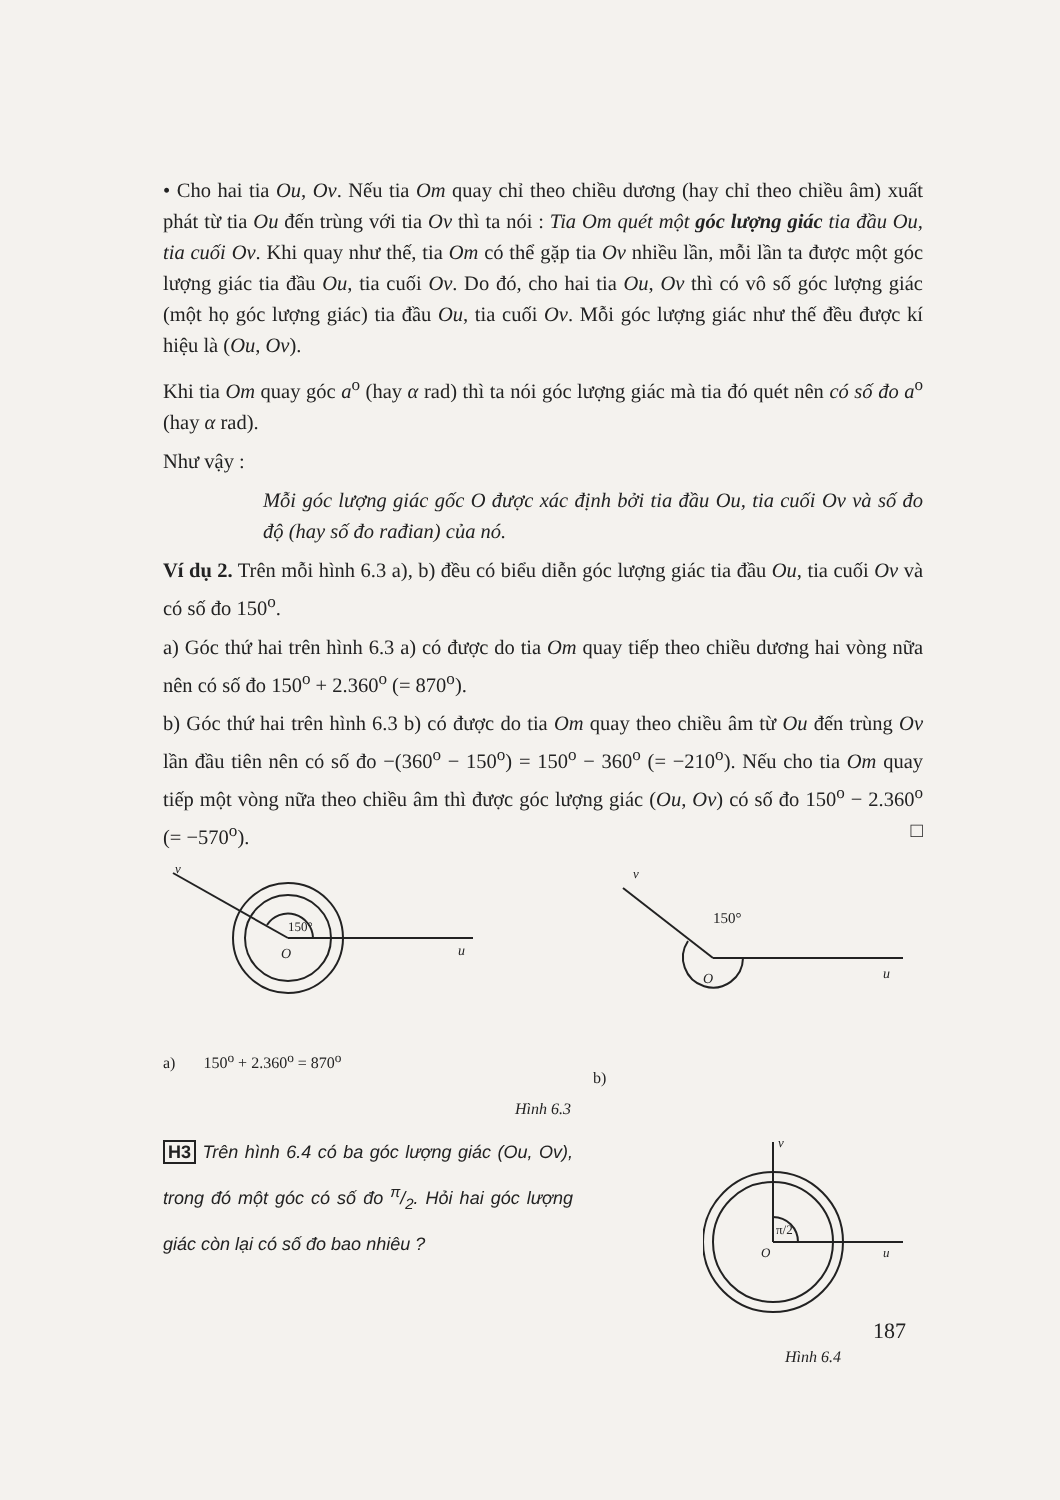• Cho hai tia Ou, Ov. Nếu tia Om quay chỉ theo chiều dương (hay chỉ theo chiều âm) xuất phát từ tia Ou đến trùng với tia Ov thì ta nói : Tia Om quét một góc lượng giác tia đầu Ou, tia cuối Ov. Khi quay như thế, tia Om có thể gặp tia Ov nhiều lần, mỗi lần ta được một góc lượng giác tia đầu Ou, tia cuối Ov. Do đó, cho hai tia Ou, Ov thì có vô số góc lượng giác (một họ góc lượng giác) tia đầu Ou, tia cuối Ov. Mỗi góc lượng giác như thế đều được kí hiệu là (Ou, Ov).
Khi tia Om quay góc a<sup>o</sup> (hay α rad) thì ta nói góc lượng giác mà tia đó quét nên có số đo a<sup>o</sup> (hay α rad).
Như vậy :
Mỗi góc lượng giác gốc O được xác định bởi tia đầu Ou, tia cuối Ov và số đo độ (hay số đo rađian) của nó.
Ví dụ 2. Trên mỗi hình 6.3 a), b) đều có biểu diễn góc lượng giác tia đầu Ou, tia cuối Ov và có số đo 150<sup>o</sup>.
a) Góc thứ hai trên hình 6.3 a) có được do tia Om quay tiếp theo chiều dương hai vòng nữa nên có số đo 150<sup>o</sup> + 2.360<sup>o</sup> (= 870<sup>o</sup>).
b) Góc thứ hai trên hình 6.3 b) có được do tia Om quay theo chiều âm từ Ou đến trùng Ov lần đầu tiên nên có số đo −(360<sup>o</sup> − 150<sup>o</sup>) = 150<sup>o</sup> − 360<sup>o</sup> (= −210<sup>o</sup>). Nếu cho tia Om quay tiếp một vòng nữa theo chiều âm thì được góc lượng giác (Ou, Ov) có số đo 150<sup>o</sup> − 2.360<sup>o</sup> (= −570<sup>o</sup>). □
v
O
u
150°
a) 150<sup>o</sup> + 2.360<sup>o</sup> = 870<sup>o</sup>
v
O
u
150°
b)
Hình 6.3
H3 Trên hình 6.4 có ba góc lượng giác (Ou, Ov), trong đó một góc có số đo π/2. Hỏi hai góc lượng giác còn lại có số đo bao nhiêu ?
v
O
u
π/2
Hình 6.4
187